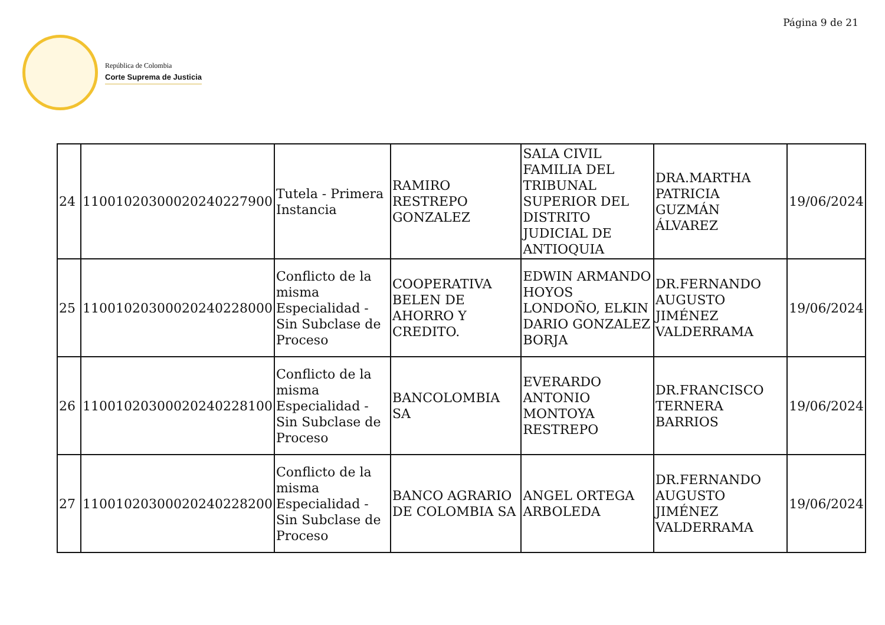Página 9 de 21
República de Colombia
Corte Suprema de Justicia
| 24 | 11001020300020240227900 | Tutela - Primera Instancia | RAMIRO RESTREPO GONZALEZ | SALA CIVIL FAMILIA DEL TRIBUNAL SUPERIOR DEL DISTRITO JUDICIAL DE ANTIOQUIA | DRA.MARTHA PATRICIA GUZMÁN ÁLVAREZ | 19/06/2024 |
| 25 | 11001020300020240228000 | Conflicto de la misma Especialidad - Sin Subclase de Proceso | COOPERATIVA BELEN DE AHORRO Y CREDITO. | EDWIN ARMANDO HOYOS LONDOÑO, ELKIN DARIO GONZALEZ BORJA | DR.FERNANDO AUGUSTO JIMÉNEZ VALDERRAMA | 19/06/2024 |
| 26 | 11001020300020240228100 | Conflicto de la misma Especialidad - Sin Subclase de Proceso | BANCOLOMBIA SA | EVERARDO ANTONIO MONTOYA RESTREPO | DR.FRANCISCO TERNERA BARRIOS | 19/06/2024 |
| 27 | 11001020300020240228200 | Conflicto de la misma Especialidad - Sin Subclase de Proceso | BANCO AGRARIO DE COLOMBIA SA | ANGEL ORTEGA ARBOLEDA | DR.FERNANDO AUGUSTO JIMÉNEZ VALDERRAMA | 19/06/2024 |